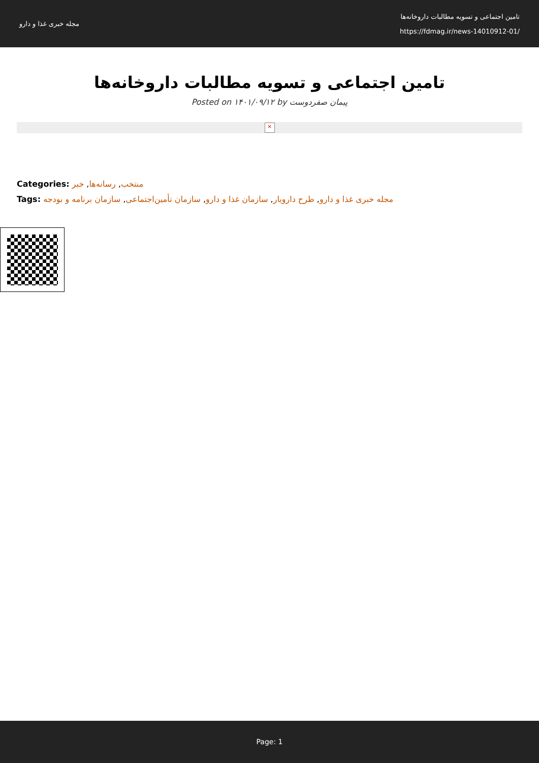مجله خبری غذا و دارو
تامین اجتماعی و تسویه مطالبات داروخانه‌ها
https://fdmag.ir/news-14010912-01/
تامین اجتماعی و تسویه مطالبات داروخانه‌ها
Posted on ۱۴۰۱/۰۹/۱۲ by پیمان صفردوست
×
Categories: منتخب, رسانه‌ها, خبر
Tags: مجله خبری غذا و دارو, طرح دارویار, سازمان غذا و دارو, سازمان تأمین‌اجتماعی, سازمان برنامه و بودجه
Page: 1